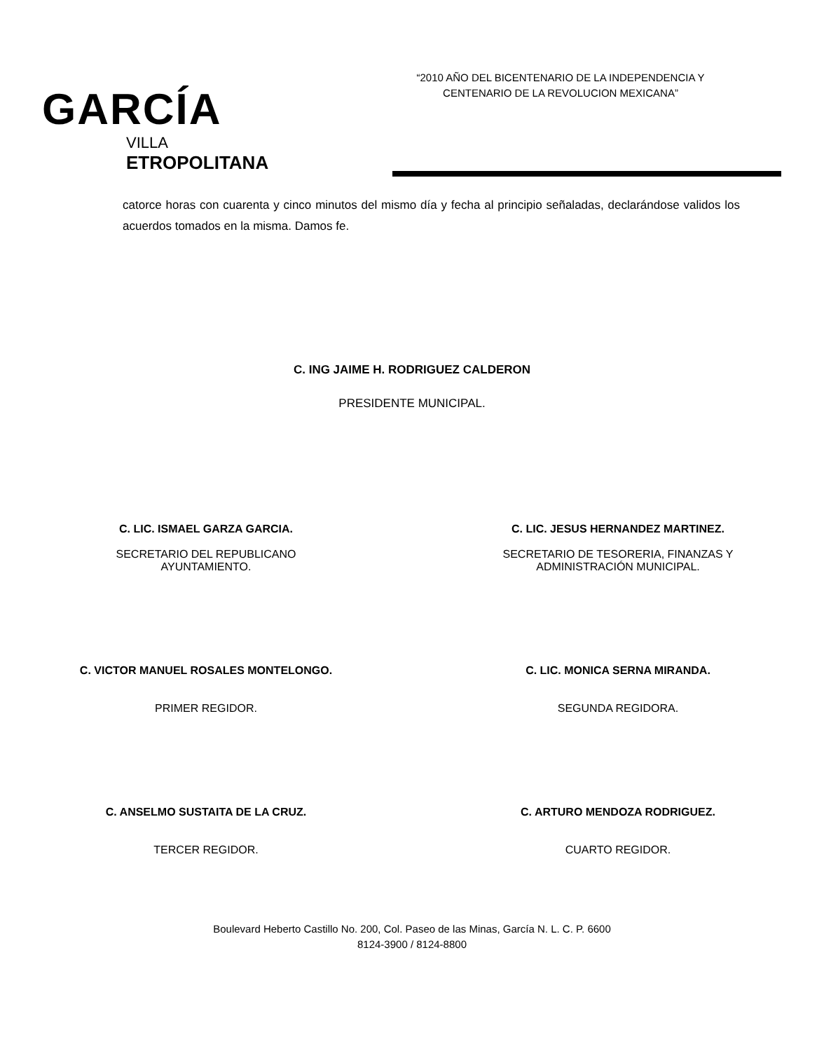GARCÍA
VILLA
ETROPOLITANA
“2010 AÑO DEL BICENTENARIO DE LA INDEPENDENCIA Y
CENTENARIO DE LA REVOLUCION MEXICANA”
catorce horas con cuarenta y cinco minutos del mismo día y fecha al principio señaladas, declarándose validos los acuerdos tomados en la misma. Damos fe.
C. ING JAIME H. RODRIGUEZ CALDERON
PRESIDENTE MUNICIPAL.
C. LIC. ISMAEL GARZA GARCIA.
SECRETARIO DEL REPUBLICANO
AYUNTAMIENTO.
C. LIC. JESUS HERNANDEZ MARTINEZ.
SECRETARIO DE TESORERIA, FINANZAS Y
ADMINISTRACIÓN MUNICIPAL.
C. VICTOR MANUEL ROSALES MONTELONGO.
PRIMER REGIDOR.
C. LIC. MONICA SERNA MIRANDA.
SEGUNDA REGIDORA.
C. ANSELMO SUSTAITA DE LA CRUZ.
TERCER REGIDOR.
C. ARTURO MENDOZA RODRIGUEZ.
CUARTO REGIDOR.
Boulevard Heberto Castillo No. 200, Col. Paseo de las Minas, García N. L. C. P. 6600
8124-3900 / 8124-8800